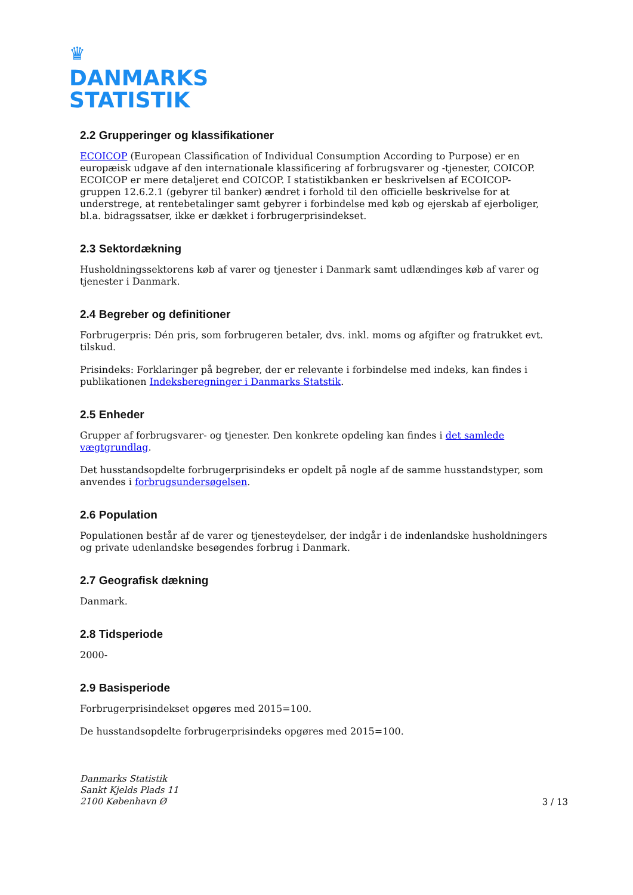♛
DANMARKS
STATISTIK
2.2 Grupperinger og klassifikationer
ECOICOP (European Classification of Individual Consumption According to Purpose) er en europæisk udgave af den internationale klassificering af forbrugsvarer og -tjenester, COICOP. ECOICOP er mere detaljeret end COICOP. I statistikbanken er beskrivelsen af ECOICOP-gruppen 12.6.2.1 (gebyrer til banker) ændret i forhold til den officielle beskrivelse for at understrege, at rentebetalinger samt gebyrer i forbindelse med køb og ejerskab af ejerboliger, bl.a. bidragssatser, ikke er dækket i forbrugerprisindekset.
2.3 Sektordækning
Husholdningssektorens køb af varer og tjenester i Danmark samt udlændinges køb af varer og tjenester i Danmark.
2.4 Begreber og definitioner
Forbrugerpris: Dén pris, som forbrugeren betaler, dvs. inkl. moms og afgifter og fratrukket evt. tilskud.
Prisindeks: Forklaringer på begreber, der er relevante i forbindelse med indeks, kan findes i publikationen Indeksberegninger i Danmarks Statstik.
2.5 Enheder
Grupper af forbrugsvarer- og tjenester. Den konkrete opdeling kan findes i det samlede vægtgrundlag.
Det husstandsopdelte forbrugerprisindeks er opdelt på nogle af de samme husstandstyper, som anvendes i forbrugsundersøgelsen.
2.6 Population
Populationen består af de varer og tjenesteydelser, der indgår i de indenlandske husholdningers og private udenlandske besøgendes forbrug i Danmark.
2.7 Geografisk dækning
Danmark.
2.8 Tidsperiode
2000-
2.9 Basisperiode
Forbrugerprisindekset opgøres med 2015=100.
De husstandsopdelte forbrugerprisindeks opgøres med 2015=100.
Danmarks Statistik
Sankt Kjelds Plads 11
2100 København Ø 3 / 13